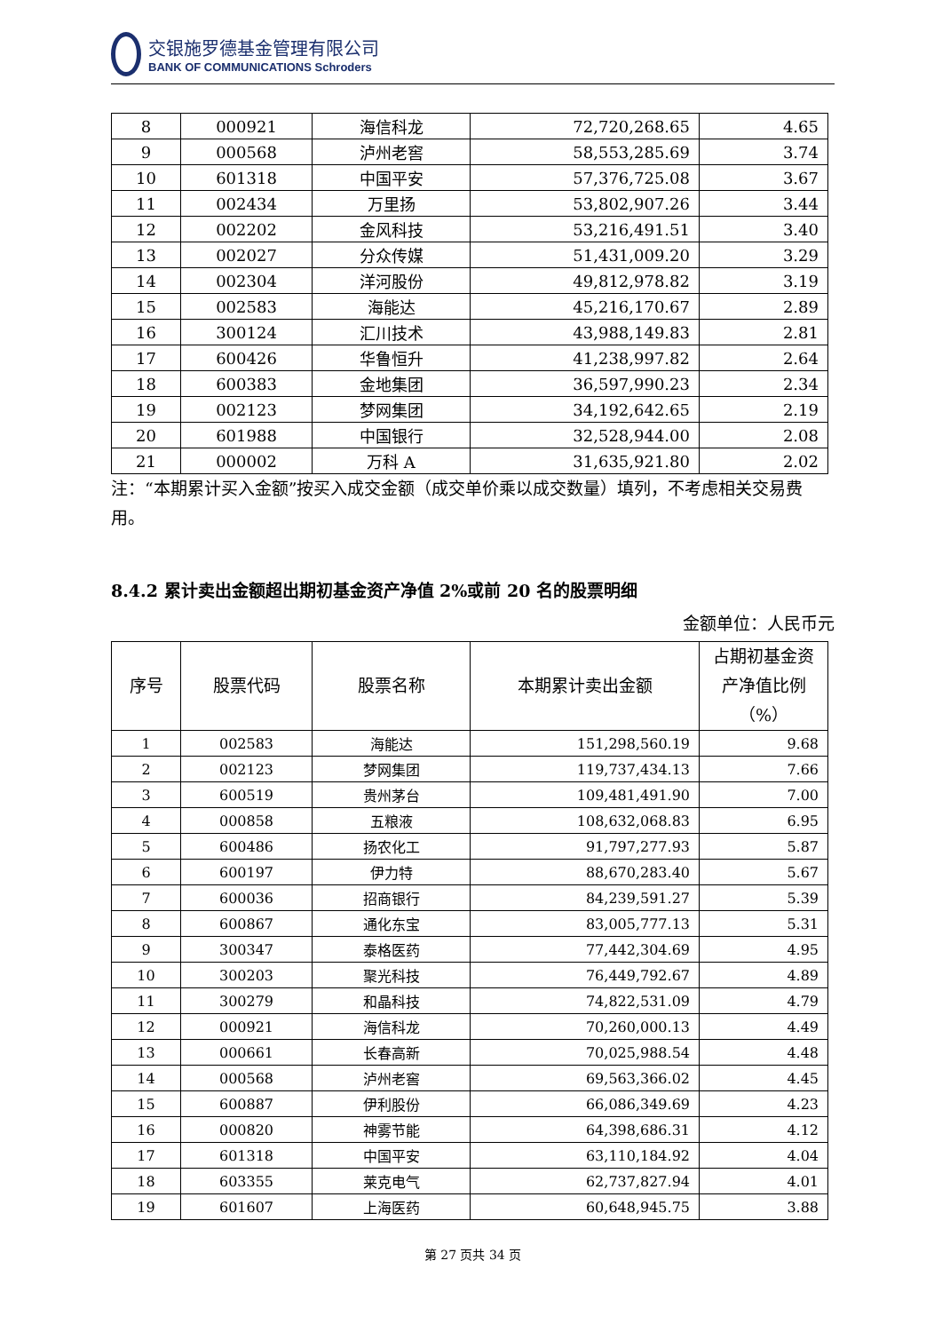交银施罗德基金管理有限公司
BANK OF COMMUNICATIONS Schroders
| 8 | 000921 | 海信科龙 | 72,720,268.65 | 4.65 |
| 9 | 000568 | 泸州老窖 | 58,553,285.69 | 3.74 |
| 10 | 601318 | 中国平安 | 57,376,725.08 | 3.67 |
| 11 | 002434 | 万里扬 | 53,802,907.26 | 3.44 |
| 12 | 002202 | 金风科技 | 53,216,491.51 | 3.40 |
| 13 | 002027 | 分众传媒 | 51,431,009.20 | 3.29 |
| 14 | 002304 | 洋河股份 | 49,812,978.82 | 3.19 |
| 15 | 002583 | 海能达 | 45,216,170.67 | 2.89 |
| 16 | 300124 | 汇川技术 | 43,988,149.83 | 2.81 |
| 17 | 600426 | 华鲁恒升 | 41,238,997.82 | 2.64 |
| 18 | 600383 | 金地集团 | 36,597,990.23 | 2.34 |
| 19 | 002123 | 梦网集团 | 34,192,642.65 | 2.19 |
| 20 | 601988 | 中国银行 | 32,528,944.00 | 2.08 |
| 21 | 000002 | 万科 A | 31,635,921.80 | 2.02 |
注：“本期累计买入金额”按买入成交金额（成交单价乘以成交数量）填列，不考虑相关交易费用。
8.4.2 累计卖出金额超出期初基金资产净值 2%或前 20 名的股票明细
金额单位：人民币元
| 序号 | 股票代码 | 股票名称 | 本期累计卖出金额 | 占期初基金资产净值比例（%） |
| --- | --- | --- | --- | --- |
| 1 | 002583 | 海能达 | 151,298,560.19 | 9.68 |
| 2 | 002123 | 梦网集团 | 119,737,434.13 | 7.66 |
| 3 | 600519 | 贵州茅台 | 109,481,491.90 | 7.00 |
| 4 | 000858 | 五粮液 | 108,632,068.83 | 6.95 |
| 5 | 600486 | 扬农化工 | 91,797,277.93 | 5.87 |
| 6 | 600197 | 伊力特 | 88,670,283.40 | 5.67 |
| 7 | 600036 | 招商银行 | 84,239,591.27 | 5.39 |
| 8 | 600867 | 通化东宝 | 83,005,777.13 | 5.31 |
| 9 | 300347 | 泰格医药 | 77,442,304.69 | 4.95 |
| 10 | 300203 | 聚光科技 | 76,449,792.67 | 4.89 |
| 11 | 300279 | 和晶科技 | 74,822,531.09 | 4.79 |
| 12 | 000921 | 海信科龙 | 70,260,000.13 | 4.49 |
| 13 | 000661 | 长春高新 | 70,025,988.54 | 4.48 |
| 14 | 000568 | 泸州老窖 | 69,563,366.02 | 4.45 |
| 15 | 600887 | 伊利股份 | 66,086,349.69 | 4.23 |
| 16 | 000820 | 神雾节能 | 64,398,686.31 | 4.12 |
| 17 | 601318 | 中国平安 | 63,110,184.92 | 4.04 |
| 18 | 603355 | 莱克电气 | 62,737,827.94 | 4.01 |
| 19 | 601607 | 上海医药 | 60,648,945.75 | 3.88 |
第 27 页共 34 页